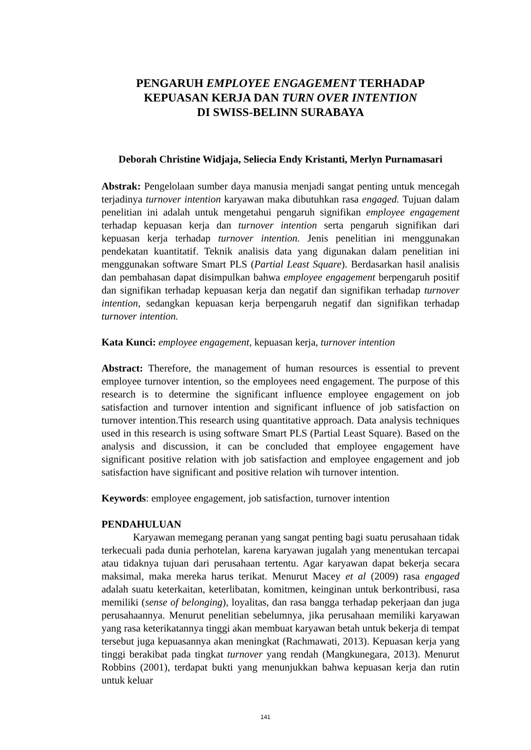PENGARUH EMPLOYEE ENGAGEMENT TERHADAP
KEPUASAN KERJA DAN TURN OVER INTENTION
DI SWISS-BELINN SURABAYA
Deborah Christine Widjaja, Seliecia Endy Kristanti, Merlyn Purnamasari
Abstrak: Pengelolaan sumber daya manusia menjadi sangat penting untuk mencegah terjadinya turnover intention karyawan maka dibutuhkan rasa engaged. Tujuan dalam penelitian ini adalah untuk mengetahui pengaruh signifikan employee engagement terhadap kepuasan kerja dan turnover intention serta pengaruh signifikan dari kepuasan kerja terhadap turnover intention. Jenis penelitian ini menggunakan pendekatan kuantitatif. Teknik analisis data yang digunakan dalam penelitian ini menggunakan software Smart PLS (Partial Least Square). Berdasarkan hasil analisis dan pembahasan dapat disimpulkan bahwa employee engagement berpengaruh positif dan signifikan terhadap kepuasan kerja dan negatif dan signifikan terhadap turnover intention, sedangkan kepuasan kerja berpengaruh negatif dan signifikan terhadap turnover intention.
Kata Kunci: employee engagement, kepuasan kerja, turnover intention
Abstract: Therefore, the management of human resources is essential to prevent employee turnover intention, so the employees need engagement. The purpose of this research is to determine the significant influence employee engagement on job satisfaction and turnover intention and significant influence of job satisfaction on turnover intention.This research using quantitative approach. Data analysis techniques used in this research is using software Smart PLS (Partial Least Square). Based on the analysis and discussion, it can be concluded that employee engagement have significant positive relation with job satisfaction and employee engagement and job satisfaction have significant and positive relation wih turnover intention.
Keywords: employee engagement, job satisfaction, turnover intention
PENDAHULUAN
Karyawan memegang peranan yang sangat penting bagi suatu perusahaan tidak terkecuali pada dunia perhotelan, karena karyawan jugalah yang menentukan tercapai atau tidaknya tujuan dari perusahaan tertentu. Agar karyawan dapat bekerja secara maksimal, maka mereka harus terikat. Menurut Macey et al (2009) rasa engaged adalah suatu keterkaitan, keterlibatan, komitmen, keinginan untuk berkontribusi, rasa memiliki (sense of belonging), loyalitas, dan rasa bangga terhadap pekerjaan dan juga perusahaannya. Menurut penelitian sebelumnya, jika perusahaan memiliki karyawan yang rasa keterikatannya tinggi akan membuat karyawan betah untuk bekerja di tempat tersebut juga kepuasannya akan meningkat (Rachmawati, 2013). Kepuasan kerja yang tinggi berakibat pada tingkat turnover yang rendah (Mangkunegara, 2013). Menurut Robbins (2001), terdapat bukti yang menunjukkan bahwa kepuasan kerja dan rutin untuk keluar
141